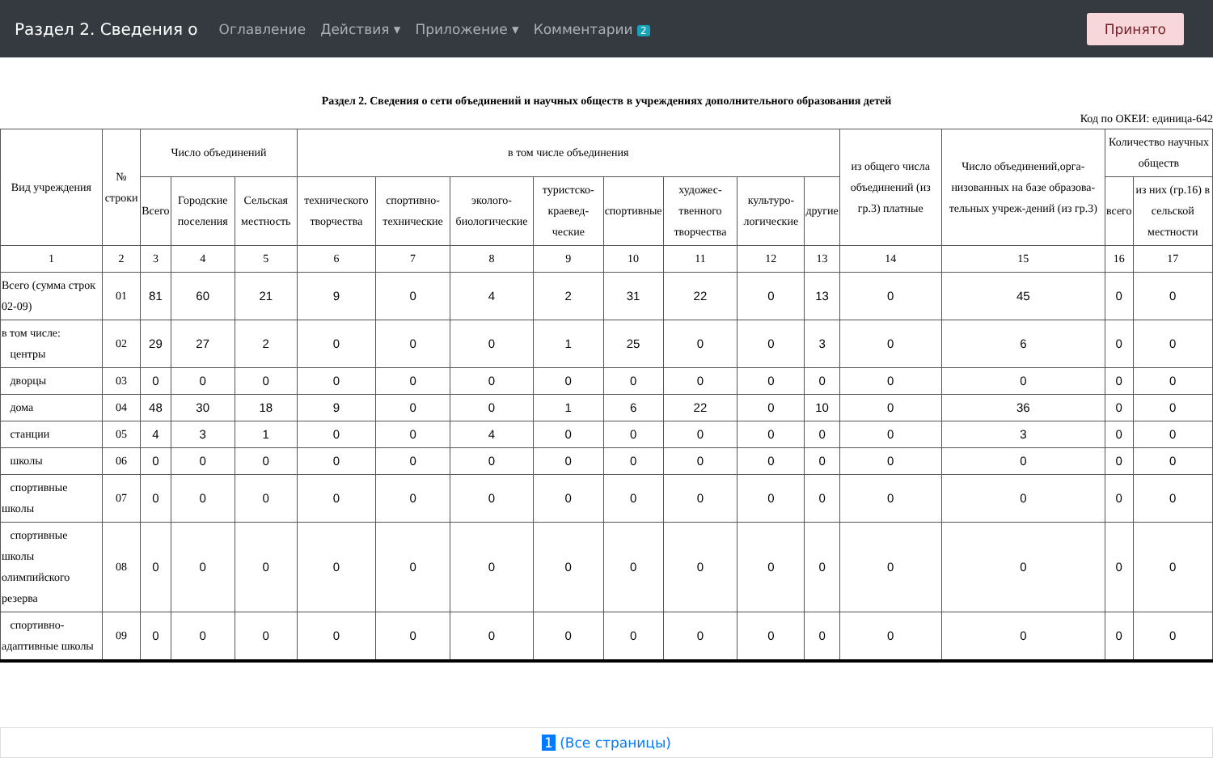Раздел 2. Сведения о Оглавление Действия ▾ Приложение ▾ Комментарии 2 Принято
Раздел 2. Сведения о сети объединений и научных обществ в учреждениях дополнительного образования детей
Код по ОКЕИ: единица-642
| Вид учреждения | № строки | Число объединений | | | в том числе объединения | | | | | | | | из общего числа объединений (из гр.3) платные | Число объединений,орга-низованных на базе образова-тельных учреж-дений (из гр.3) | Количество научных обществ | |
| --- | --- | --- | --- | --- | --- | --- | --- | --- | --- | --- | --- | --- | --- | --- | --- | --- |
| | | Всего | Городские поселения | Сельская местность | технического творчества | спортивно-технические | эколого-биологические | туристско-краевед-ческие | спортивные | художес-твенного творчества | культуро-логические | другие | | | всего | из них (гр.16) в сельской местности |
| 1 | 2 | 3 | 4 | 5 | 6 | 7 | 8 | 9 | 10 | 11 | 12 | 13 | 14 | 15 | 16 | 17 |
| Всего (сумма строк 02-09) | 01 | 81 | 60 | 21 | 9 | 0 | 4 | 2 | 31 | 22 | 0 | 13 | 0 | 45 | 0 | 0 |
| в том числе: центры | 02 | 29 | 27 | 2 | 0 | 0 | 0 | 1 | 25 | 0 | 0 | 3 | 0 | 6 | 0 | 0 |
| дворцы | 03 | 0 | 0 | 0 | 0 | 0 | 0 | 0 | 0 | 0 | 0 | 0 | 0 | 0 | 0 | 0 |
| дома | 04 | 48 | 30 | 18 | 9 | 0 | 0 | 1 | 6 | 22 | 0 | 10 | 0 | 36 | 0 | 0 |
| станции | 05 | 4 | 3 | 1 | 0 | 0 | 4 | 0 | 0 | 0 | 0 | 0 | 0 | 3 | 0 | 0 |
| школы | 06 | 0 | 0 | 0 | 0 | 0 | 0 | 0 | 0 | 0 | 0 | 0 | 0 | 0 | 0 | 0 |
| спортивные школы | 07 | 0 | 0 | 0 | 0 | 0 | 0 | 0 | 0 | 0 | 0 | 0 | 0 | 0 | 0 | 0 |
| спортивные школы олимпийского резерва | 08 | 0 | 0 | 0 | 0 | 0 | 0 | 0 | 0 | 0 | 0 | 0 | 0 | 0 | 0 | 0 |
| спортивно-адаптивные школы | 09 | 0 | 0 | 0 | 0 | 0 | 0 | 0 | 0 | 0 | 0 | 0 | 0 | 0 | 0 | 0 |
1 (Все страницы)